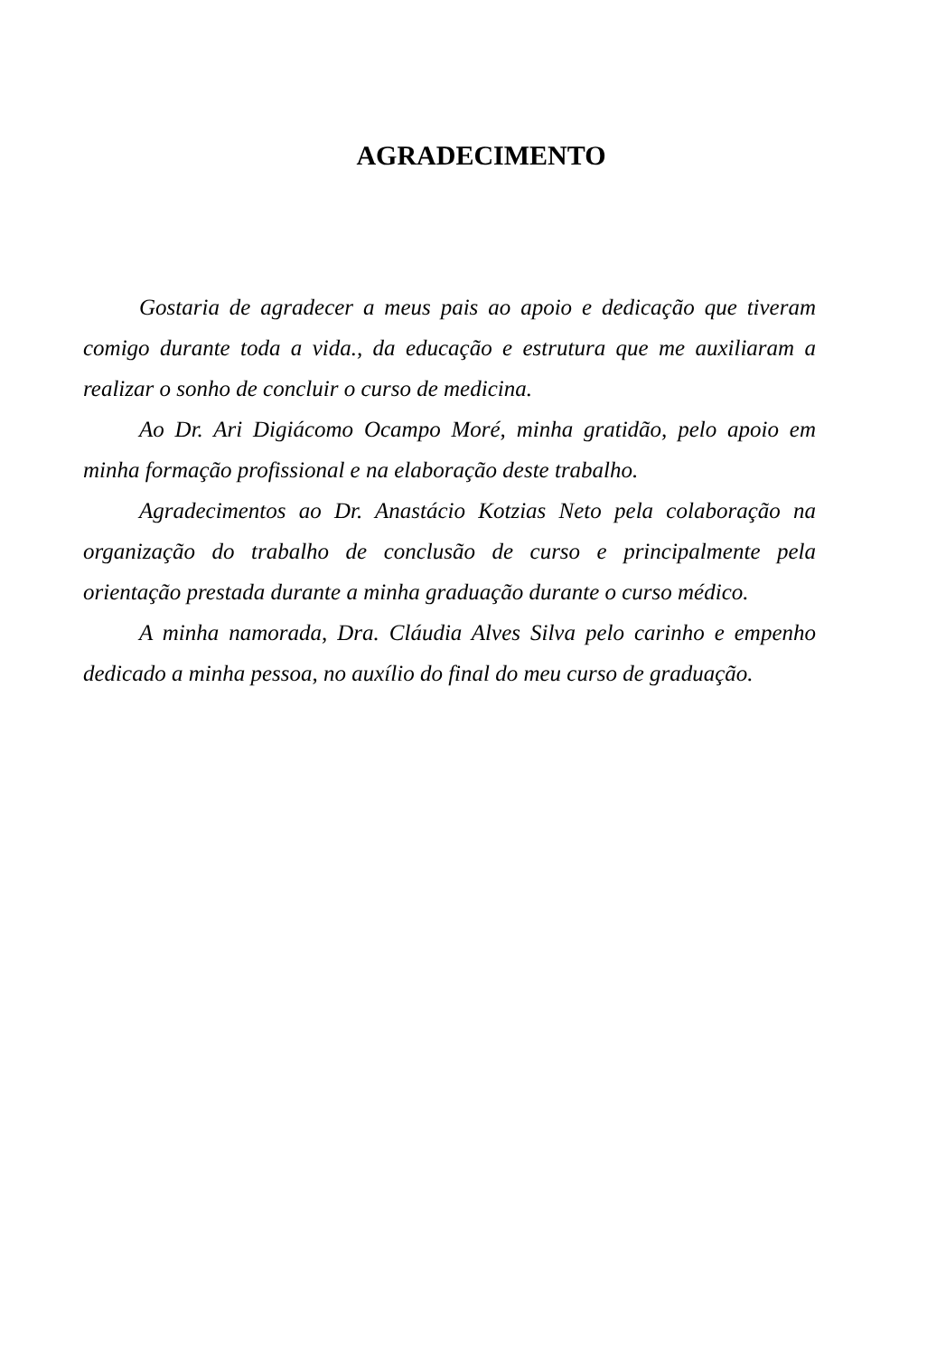AGRADECIMENTO
Gostaria de agradecer a meus pais ao apoio e dedicação que tiveram comigo durante toda a vida., da educação e estrutura que me auxiliaram a realizar o sonho de concluir o curso de medicina.
Ao Dr. Ari Digiácomo Ocampo Moré, minha gratidão, pelo apoio em minha formação profissional e na elaboração deste trabalho.
Agradecimentos ao Dr. Anastácio Kotzias Neto pela colaboração na organização do trabalho de conclusão de curso e principalmente pela orientação prestada durante a minha graduação durante o curso médico.
A minha namorada, Dra. Cláudia Alves Silva pelo carinho e empenho dedicado a minha pessoa, no auxílio do final do meu curso de graduação.